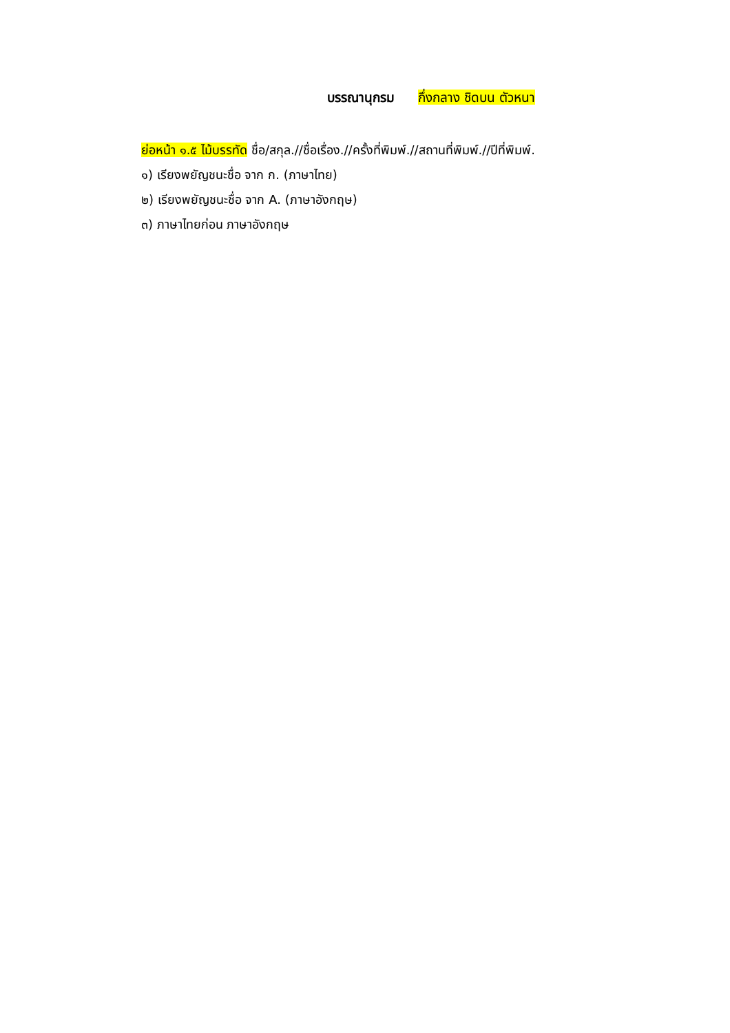บรรณานุกรม กึ่งกลาง ชิดบน ตัวหนา
ย่อหน้า ๑.๕ ไม้บรรทัด ชื่อ/สกุล.//ชื่อเรื่อง.//ครั้งที่พิมพ์.//สถานที่พิมพ์.//ปีที่พิมพ์.
๑) เรียงพยัญชนะชื่อ จาก ก. (ภาษาไทย)
๒) เรียงพยัญชนะชื่อ จาก A. (ภาษาอังกฤษ)
๓) ภาษาไทยก่อน ภาษาอังกฤษ